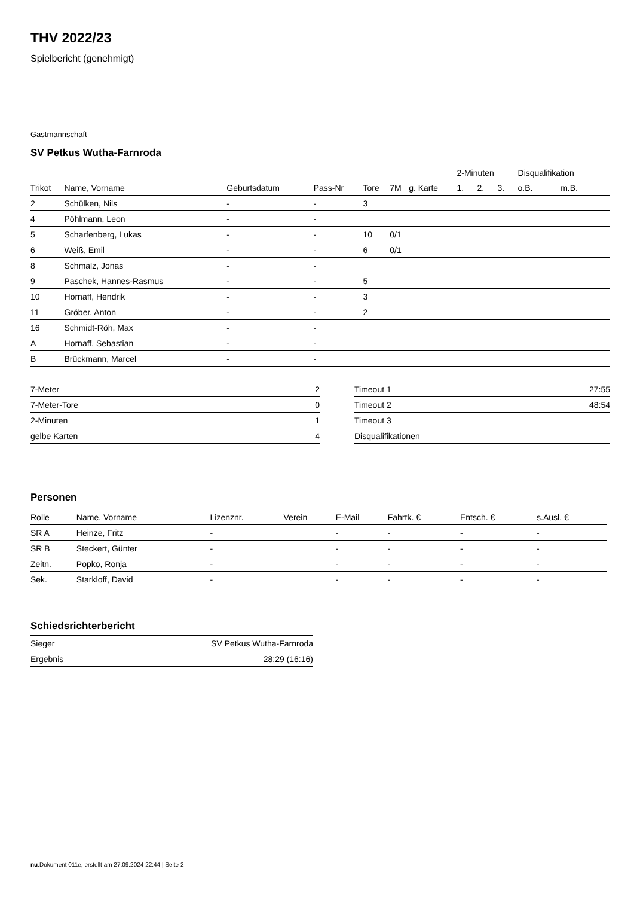THV 2022/23
Spielbericht (genehmigt)
Gastmannschaft
SV Petkus Wutha-Farnroda
| | | | | | | | 2-Minuten | | | Disqualifikation | |
| --- | --- | --- | --- | --- | --- | --- | --- | --- | --- | --- | --- |
| Trikot | Name, Vorname | Geburtsdatum | Pass-Nr | Tore | 7M | g. Karte | 1. | 2. | 3. | o.B. | m.B. |
| 2 | Schülken, Nils | - | - | 3 | | | | | | | |
| 4 | Pöhlmann, Leon | - | - | | | | | | | | |
| 5 | Scharfenberg, Lukas | - | - | 10 | 0/1 | | | | | | |
| 6 | Weiß, Emil | - | - | 6 | 0/1 | | | | | | |
| 8 | Schmalz, Jonas | - | - | | | | | | | | |
| 9 | Paschek, Hannes-Rasmus | - | - | 5 | | | | | | | |
| 10 | Hornaff, Hendrik | - | - | 3 | | | | | | | |
| 11 | Gröber, Anton | - | - | 2 | | | | | | | |
| 16 | Schmidt-Röh, Max | - | - | | | | | | | | |
| A | Hornaff, Sebastian | - | - | | | | | | | | |
| B | Brückmann, Marcel | - | - | | | | | | | | |
| 7-Meter | 2 |
| 7-Meter-Tore | 0 |
| 2-Minuten | 1 |
| gelbe Karten | 4 |
| Timeout 1 | 27:55 |
| Timeout 2 | 48:54 |
| Timeout 3 | |
| Disqualifikationen | |
Personen
| Rolle | Name, Vorname | Lizenznr. | Verein | E-Mail | Fahrtk. € | Entsch. € | s.Ausl. € |
| --- | --- | --- | --- | --- | --- | --- | --- |
| SR A | Heinze, Fritz | - | | - | - | - | - |
| SR B | Steckert, Günter | - | | - | - | - | - |
| Zeitn. | Popko, Ronja | - | | - | - | - | - |
| Sek. | Starkloff, David | - | | - | - | - | - |
Schiedsrichterbericht
| Sieger | SV Petkus Wutha-Farnroda |
| Ergebnis | 28:29 (16:16) |
nu.Dokument 011e, erstellt am 27.09.2024 22:44 | Seite 2